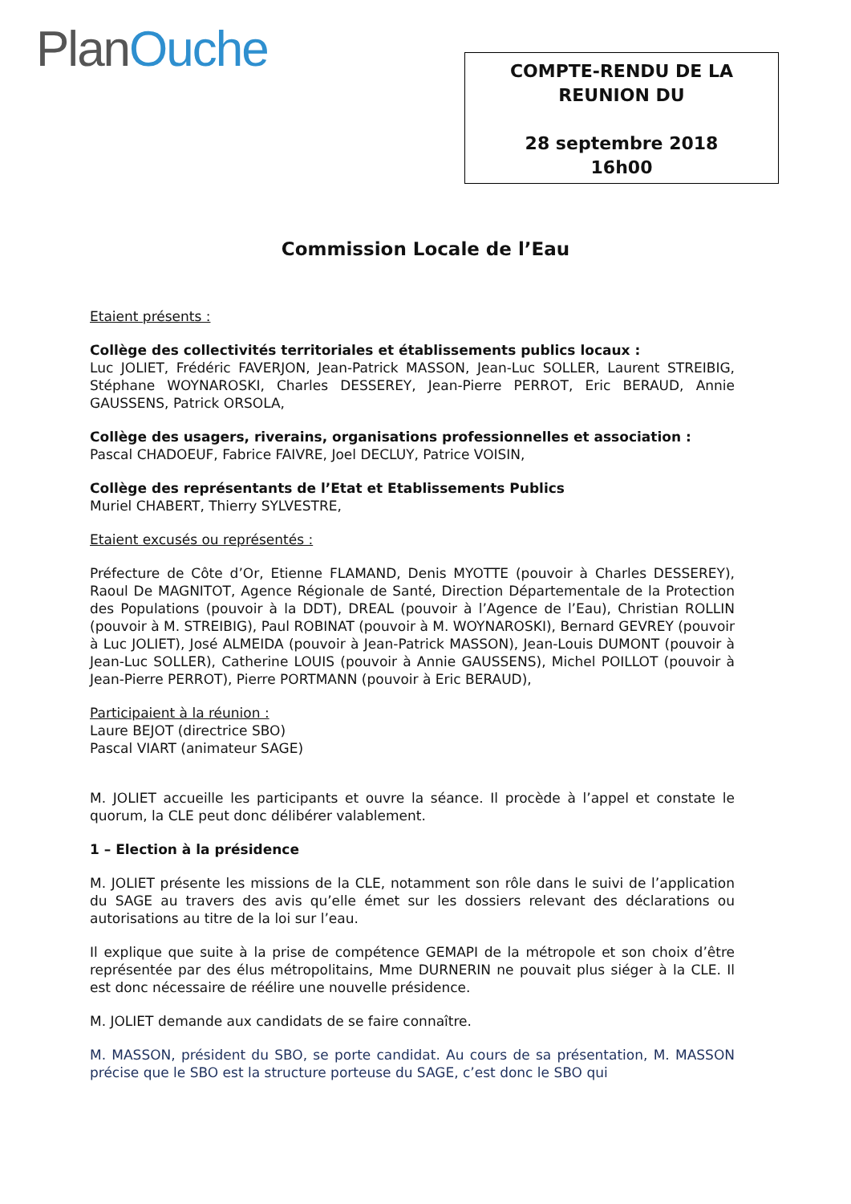PlanOuche
COMPTE-RENDU DE LA
REUNION DU
28 septembre 2018
16h00
Commission Locale de l’Eau
Etaient présents :
Collège des collectivités territoriales et établissements publics locaux :
Luc JOLIET, Frédéric FAVERJON, Jean-Patrick MASSON, Jean-Luc SOLLER, Laurent STREIBIG, Stéphane WOYNAROSKI, Charles DESSEREY, Jean-Pierre PERROT, Eric BERAUD, Annie GAUSSENS, Patrick ORSOLA,
Collège des usagers, riverains, organisations professionnelles et association :
Pascal CHADOEUF, Fabrice FAIVRE, Joel DECLUY, Patrice VOISIN,
Collège des représentants de l’Etat et Etablissements Publics
Muriel CHABERT, Thierry SYLVESTRE,
Etaient excusés ou représentés :
Préfecture de Côte d’Or, Etienne FLAMAND, Denis MYOTTE (pouvoir à Charles DESSEREY), Raoul De MAGNITOT, Agence Régionale de Santé, Direction Départementale de la Protection des Populations (pouvoir à la DDT), DREAL (pouvoir à l’Agence de l’Eau), Christian ROLLIN (pouvoir à M. STREIBIG), Paul ROBINAT (pouvoir à M. WOYNAROSKI), Bernard GEVREY (pouvoir à Luc JOLIET), José ALMEIDA (pouvoir à Jean-Patrick MASSON), Jean-Louis DUMONT (pouvoir à Jean-Luc SOLLER), Catherine LOUIS (pouvoir à Annie GAUSSENS), Michel POILLOT (pouvoir à Jean-Pierre PERROT), Pierre PORTMANN (pouvoir à Eric BERAUD),
Participaient à la réunion :
Laure BEJOT (directrice SBO)
Pascal VIART (animateur SAGE)
M. JOLIET accueille les participants et ouvre la séance. Il procède à l’appel et constate le quorum, la CLE peut donc délibérer valablement.
1 – Election à la présidence
M. JOLIET présente les missions de la CLE, notamment son rôle dans le suivi de l’application du SAGE au travers des avis qu’elle émet sur les dossiers relevant des déclarations ou autorisations au titre de la loi sur l’eau.
Il explique que suite à la prise de compétence GEMAPI de la métropole et son choix d’être représentée par des élus métropolitains, Mme DURNERIN ne pouvait plus siéger à la CLE. Il est donc nécessaire de réélire une nouvelle présidence.
M. JOLIET demande aux candidats de se faire connaître.
M. MASSON, président du SBO, se porte candidat. Au cours de sa présentation, M. MASSON précise que le SBO est la structure porteuse du SAGE, c’est donc le SBO qui